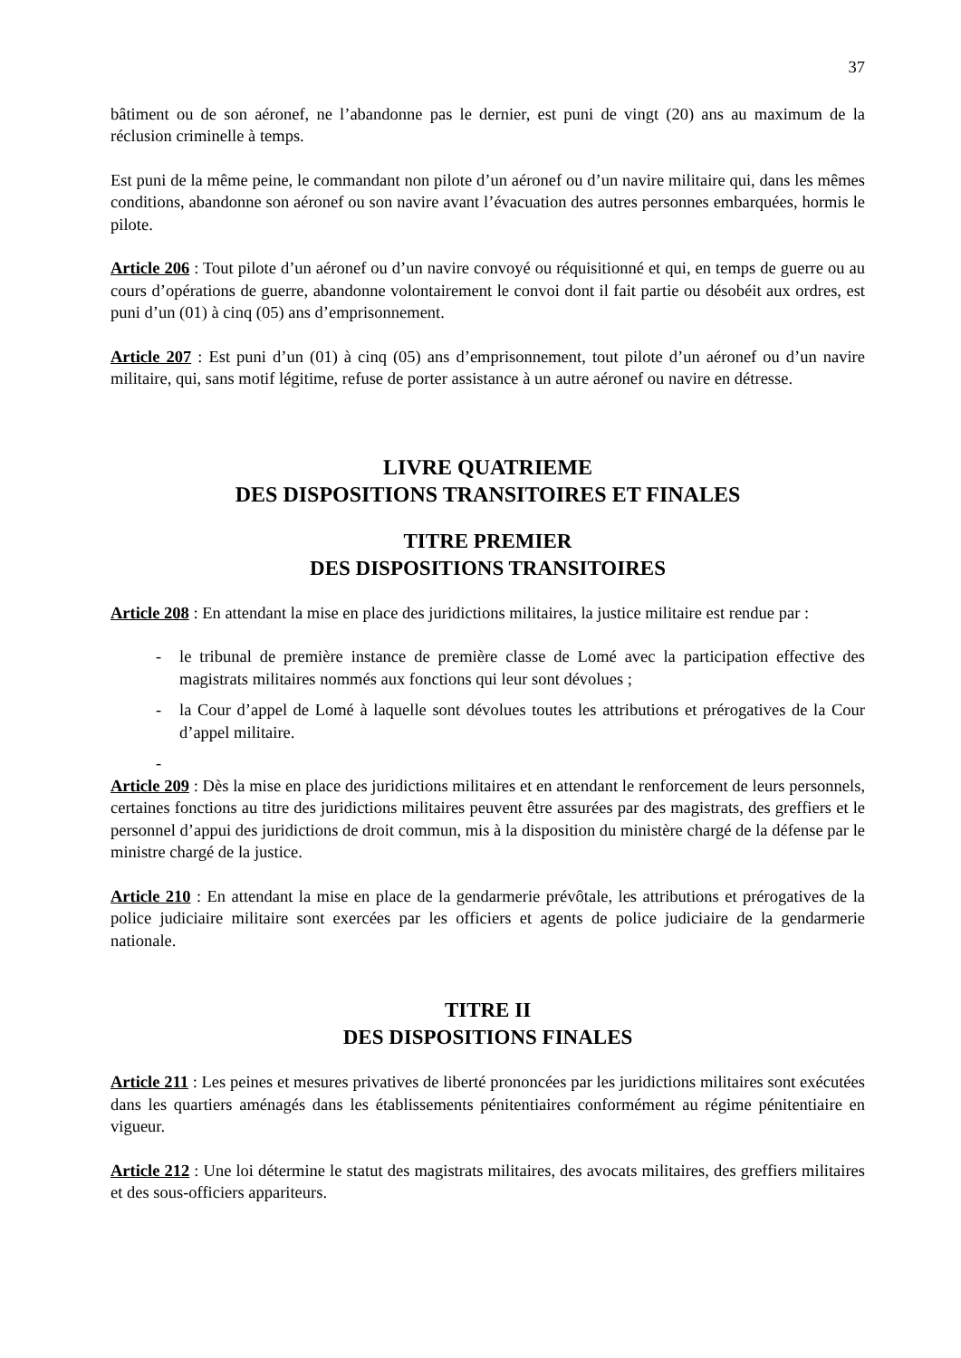37
bâtiment ou de son aéronef, ne l’abandonne pas le dernier, est puni de vingt (20) ans au maximum de la réclusion criminelle à temps.
Est puni de la même peine, le commandant non pilote d’un aéronef ou d’un navire militaire qui, dans les mêmes conditions, abandonne son aéronef ou son navire avant l’évacuation des autres personnes embarquées, hormis le pilote.
Article 206 : Tout pilote d’un aéronef ou d’un navire convoyé ou réquisitionné et qui, en temps de guerre ou au cours d’opérations de guerre, abandonne volontairement le convoi dont il fait partie ou désobéit aux ordres, est puni d’un (01) à cinq (05) ans d’emprisonnement.
Article 207 : Est puni d’un (01) à cinq (05) ans d’emprisonnement, tout pilote d’un aéronef ou d’un navire militaire, qui, sans motif légitime, refuse de porter assistance à un autre aéronef ou navire en détresse.
LIVRE QUATRIEME
DES DISPOSITIONS TRANSITOIRES ET FINALES
TITRE PREMIER
DES DISPOSITIONS TRANSITOIRES
Article 208 : En attendant la mise en place des juridictions militaires, la justice militaire est rendue par :
- le tribunal de première instance de première classe de Lomé avec la participation effective des magistrats militaires nommés aux fonctions qui leur sont dévolues ;
- la Cour d’appel de Lomé à laquelle sont dévolues toutes les attributions et prérogatives de la Cour d’appel militaire.
-
Article 209 : Dès la mise en place des juridictions militaires et en attendant le renforcement de leurs personnels, certaines fonctions au titre des juridictions militaires peuvent être assurées par des magistrats, des greffiers et le personnel d’appui des juridictions de droit commun, mis à la disposition du ministère chargé de la défense par le ministre chargé de la justice.
Article 210 : En attendant la mise en place de la gendarmerie prévôtale, les attributions et prérogatives de la police judiciaire militaire sont exercées par les officiers et agents de police judiciaire de la gendarmerie nationale.
TITRE II
DES DISPOSITIONS FINALES
Article 211 : Les peines et mesures privatives de liberté prononcées par les juridictions militaires sont exécutées dans les quartiers aménagés dans les établissements pénitentiaires conformément au régime pénitentiaire en vigueur.
Article 212 : Une loi détermine le statut des magistrats militaires, des avocats militaires, des greffiers militaires et des sous-officiers appariteurs.